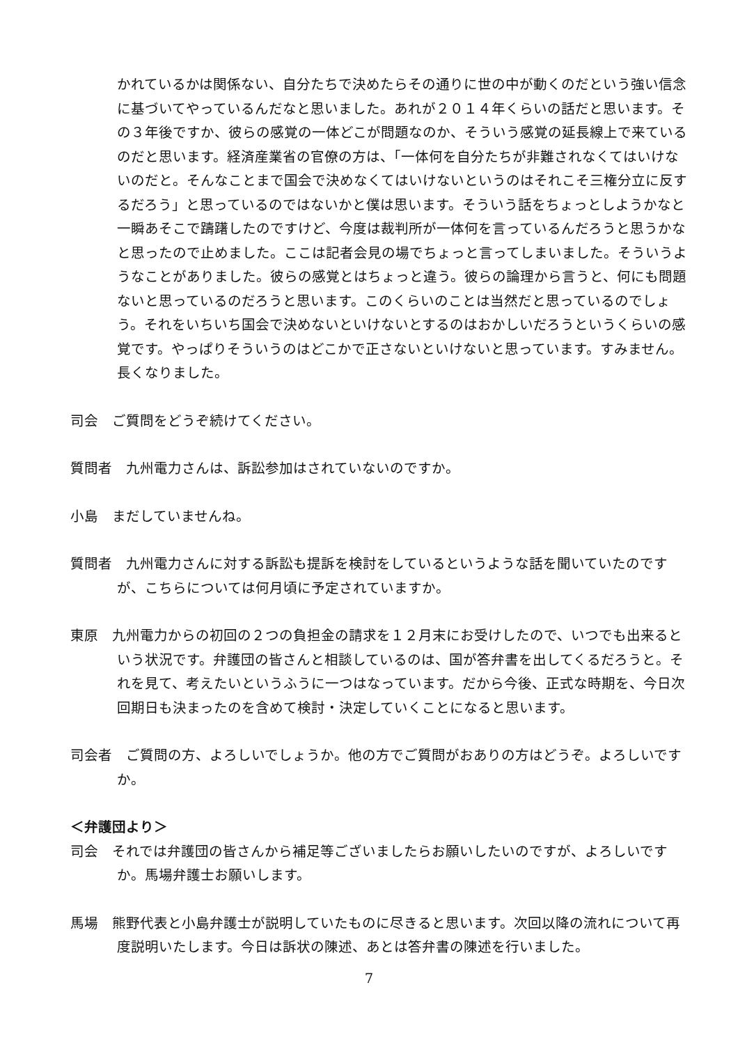かれているかは関係ない、自分たちで決めたらその通りに世の中が動くのだという強い信念に基づいてやっているんだなと思いました。あれが２０１４年くらいの話だと思います。その３年後ですか、彼らの感覚の一体どこが問題なのか、そういう感覚の延長線上で来ているのだと思います。経済産業省の官僚の方は、「一体何を自分たちが非難されなくてはいけないのだと。そんなことまで国会で決めなくてはいけないというのはそれこそ三権分立に反するだろう」と思っているのではないかと僕は思います。そういう話をちょっとしようかなと一瞬あそこで躊躇したのですけど、今度は裁判所が一体何を言っているんだろうと思うかなと思ったので止めました。ここは記者会見の場でちょっと言ってしまいました。そういうようなことがありました。彼らの感覚とはちょっと違う。彼らの論理から言うと、何にも問題ないと思っているのだろうと思います。このくらいのことは当然だと思っているのでしょう。それをいちいち国会で決めないといけないとするのはおかしいだろうというくらいの感覚です。やっぱりそういうのはどこかで正さないといけないと思っています。すみません。長くなりました。
司会　ご質問をどうぞ続けてください。
質問者　九州電力さんは、訴訟参加はされていないのですか。
小島　まだしていませんね。
質問者　九州電力さんに対する訴訟も提訴を検討をしているというような話を聞いていたのですが、こちらについては何月頃に予定されていますか。
東原　九州電力からの初回の２つの負担金の請求を１２月末にお受けしたので、いつでも出来るという状況です。弁護団の皆さんと相談しているのは、国が答弁書を出してくるだろうと。それを見て、考えたいというふうに一つはなっています。だから今後、正式な時期を、今日次回期日も決まったのを含めて検討・決定していくことになると思います。
司会者　ご質問の方、よろしいでしょうか。他の方でご質問がおありの方はどうぞ。よろしいですか。
＜弁護団より＞
司会　それでは弁護団の皆さんから補足等ございましたらお願いしたいのですが、よろしいですか。馬場弁護士お願いします。
馬場　熊野代表と小島弁護士が説明していたものに尽きると思います。次回以降の流れについて再度説明いたします。今日は訴状の陳述、あとは答弁書の陳述を行いました。
7